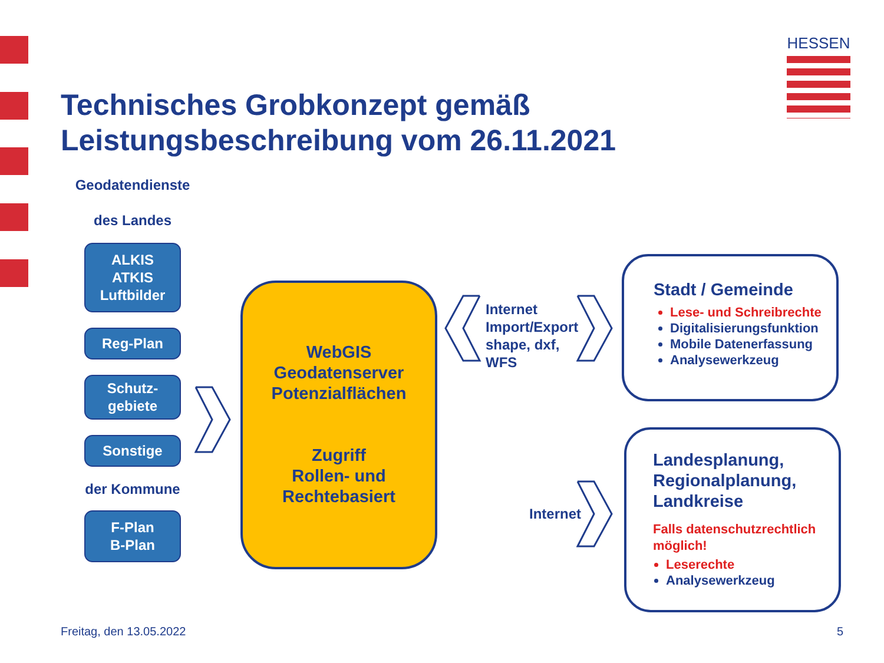HESSEN
Technisches Grobkonzept gemäß
Leistungsbeschreibung vom 26.11.2021
Geodatendienste
des Landes
ALKIS
ATKIS
Luftbilder
Reg-Plan
Schutz-
gebiete
Sonstige
der Kommune
F-Plan
B-Plan
WebGIS
Geodatenserver
Potenzialflächen
Zugriff
Rollen- und
Rechtebasiert
Internet
Import/Export
shape, dxf,
WFS
Internet
Stadt / Gemeinde
Lese- und Schreibrechte
Digitalisierungsfunktion
Mobile Datenerfassung
Analysewerkzeug
Landesplanung,
Regionalplanung,
Landkreise
Falls datenschutzrechtlich
möglich!
Leserechte
Analysewerkzeug
Freitag, den 13.05.2022 5